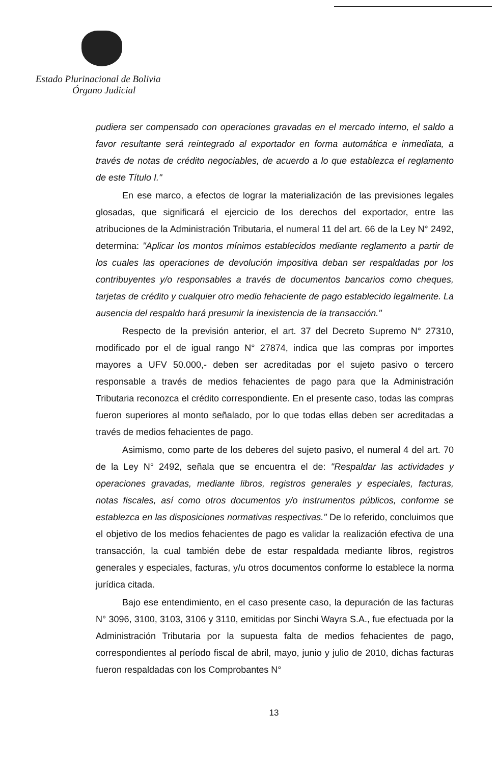Estado Plurinacional de Bolivia
Órgano Judicial
pudiera ser compensado con operaciones gravadas en el mercado interno, el saldo a favor resultante será reintegrado al exportador en forma automática e inmediata, a través de notas de crédito negociables, de acuerdo a lo que establezca el reglamento de este Título I."
En ese marco, a efectos de lograr la materialización de las previsiones legales glosadas, que significará el ejercicio de los derechos del exportador, entre las atribuciones de la Administración Tributaria, el numeral 11 del art. 66 de la Ley N° 2492, determina: "Aplicar los montos mínimos establecidos mediante reglamento a partir de los cuales las operaciones de devolución impositiva deban ser respaldadas por los contribuyentes y/o responsables a través de documentos bancarios como cheques, tarjetas de crédito y cualquier otro medio fehaciente de pago establecido legalmente. La ausencia del respaldo hará presumir la inexistencia de la transacción."
Respecto de la previsión anterior, el art. 37 del Decreto Supremo N° 27310, modificado por el de igual rango N° 27874, indica que las compras por importes mayores a UFV 50.000,- deben ser acreditadas por el sujeto pasivo o tercero responsable a través de medios fehacientes de pago para que la Administración Tributaria reconozca el crédito correspondiente. En el presente caso, todas las compras fueron superiores al monto señalado, por lo que todas ellas deben ser acreditadas a través de medios fehacientes de pago.
Asimismo, como parte de los deberes del sujeto pasivo, el numeral 4 del art. 70 de la Ley N° 2492, señala que se encuentra el de: "Respaldar las actividades y operaciones gravadas, mediante libros, registros generales y especiales, facturas, notas fiscales, así como otros documentos y/o instrumentos públicos, conforme se establezca en las disposiciones normativas respectivas." De lo referido, concluimos que el objetivo de los medios fehacientes de pago es validar la realización efectiva de una transacción, la cual también debe de estar respaldada mediante libros, registros generales y especiales, facturas, y/u otros documentos conforme lo establece la norma jurídica citada.
Bajo ese entendimiento, en el caso presente caso, la depuración de las facturas N° 3096, 3100, 3103, 3106 y 3110, emitidas por Sinchi Wayra S.A., fue efectuada por la Administración Tributaria por la supuesta falta de medios fehacientes de pago, correspondientes al período fiscal de abril, mayo, junio y julio de 2010, dichas facturas fueron respaldadas con los Comprobantes N°
13